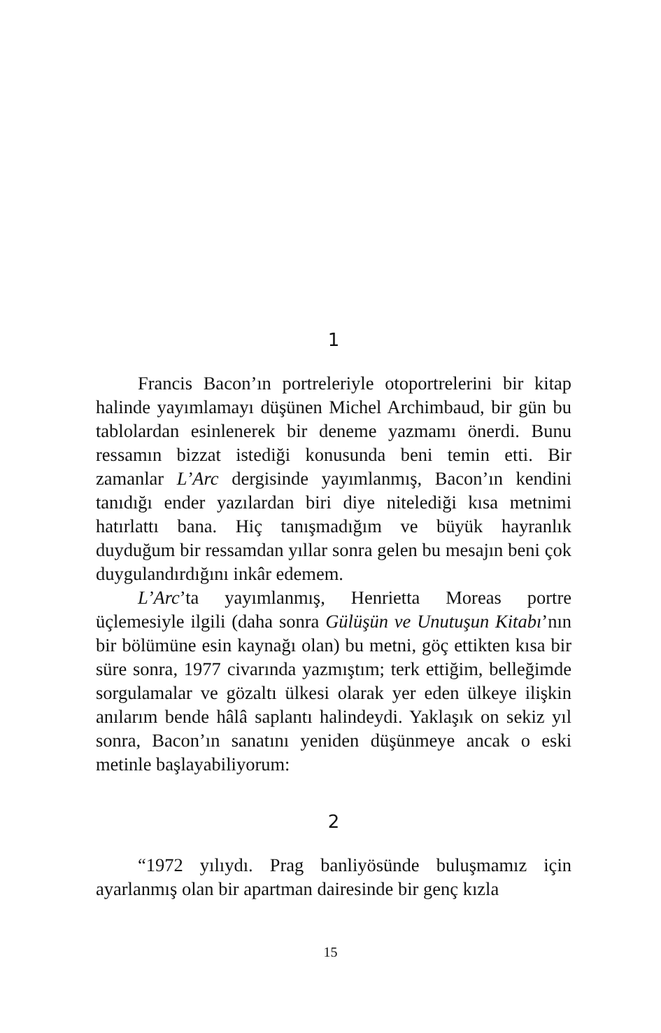1
Francis Bacon’ın portreleriyle otoportrelerini bir kitap halinde yayımlamayı düşünen Michel Archimbaud, bir gün bu tablolardan esinlenerek bir deneme yazmamı önerdi. Bunu ressamın bizzat istediği konusunda beni temin etti. Bir zamanlar L’Arc dergisinde yayımlanmış, Bacon’ın kendini tanıdığı ender yazılardan biri diye nitelediği kısa metnimi hatırlattı bana. Hiç tanışmadığım ve büyük hayranlık duyduğum bir ressamdan yıllar sonra gelen bu mesajın beni çok duygulandırdığını inkâr edemem.
L’Arc’ta yayımlanmış, Henrietta Moreas portre üçlemesiyle ilgili (daha sonra Gülüşün ve Unutuşun Kitabı’nın bir bölümüne esin kaynağı olan) bu metni, göç ettikten kısa bir süre sonra, 1977 civarında yazmıştım; terk ettiğim, belleğimde sorgulamalar ve gözaltı ülkesi olarak yer eden ülkeye ilişkin anılarım bende hâlâ saplantı halindeydi. Yaklaşık on sekiz yıl sonra, Bacon’ın sanatını yeniden düşünmeye ancak o eski metinle başlayabiliyorum:
2
“1972 yılıydı. Prag banliyösünde buluşmamız için ayarlanmış olan bir apartman dairesinde bir genç kızla
15